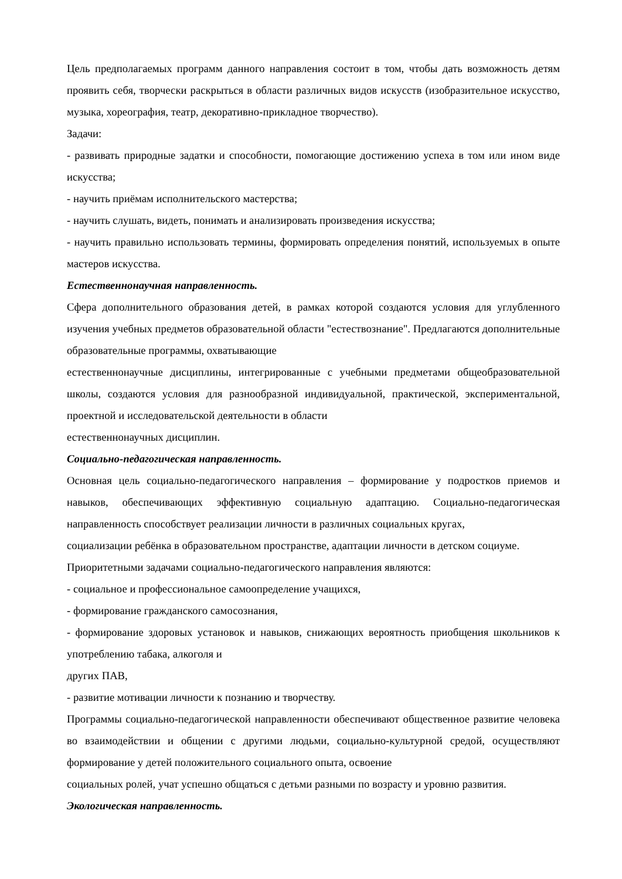Цель предполагаемых программ данного направления состоит в том, чтобы дать возможность детям проявить себя, творчески раскрыться в области различных видов искусств (изобразительное искусство, музыка, хореография, театр, декоративно-прикладное творчество).
Задачи:
- развивать природные задатки и способности, помогающие достижению успеха в том или ином виде искусства;
- научить приёмам исполнительского мастерства;
- научить слушать, видеть, понимать и анализировать произведения искусства;
- научить правильно использовать термины, формировать определения понятий, используемых в опыте мастеров искусства.
Естественнонаучная направленность.
Сфера дополнительного образования детей, в рамках которой создаются условия для углубленного изучения учебных предметов образовательной области "естествознание". Предлагаются дополнительные образовательные программы, охватывающие
естественнонаучные дисциплины, интегрированные с учебными предметами общеобразовательной школы, создаются условия для разнообразной индивидуальной, практической, экспериментальной, проектной и исследовательской деятельности в области
естественнонаучных дисциплин.
Социально-педагогическая направленность.
Основная цель социально-педагогического направления – формирование у подростков приемов и навыков, обеспечивающих эффективную социальную адаптацию. Социально-педагогическая направленность способствует реализации личности в различных социальных кругах,
социализации ребёнка в образовательном пространстве, адаптации личности в детском социуме.
Приоритетными задачами социально-педагогического направления являются:
- социальное и профессиональное самоопределение учащихся,
- формирование гражданского самосознания,
- формирование здоровых установок и навыков, снижающих вероятность приобщения школьников к употреблению табака, алкоголя и
других ПАВ,
- развитие мотивации личности к познанию и творчеству.
Программы социально-педагогической направленности обеспечивают общественное развитие человека во взаимодействии и общении с другими людьми, социально-культурной средой, осуществляют формирование у детей положительного социального опыта, освоение
социальных ролей, учат успешно общаться с детьми разными по возрасту и уровню развития.
Экологическая направленность.